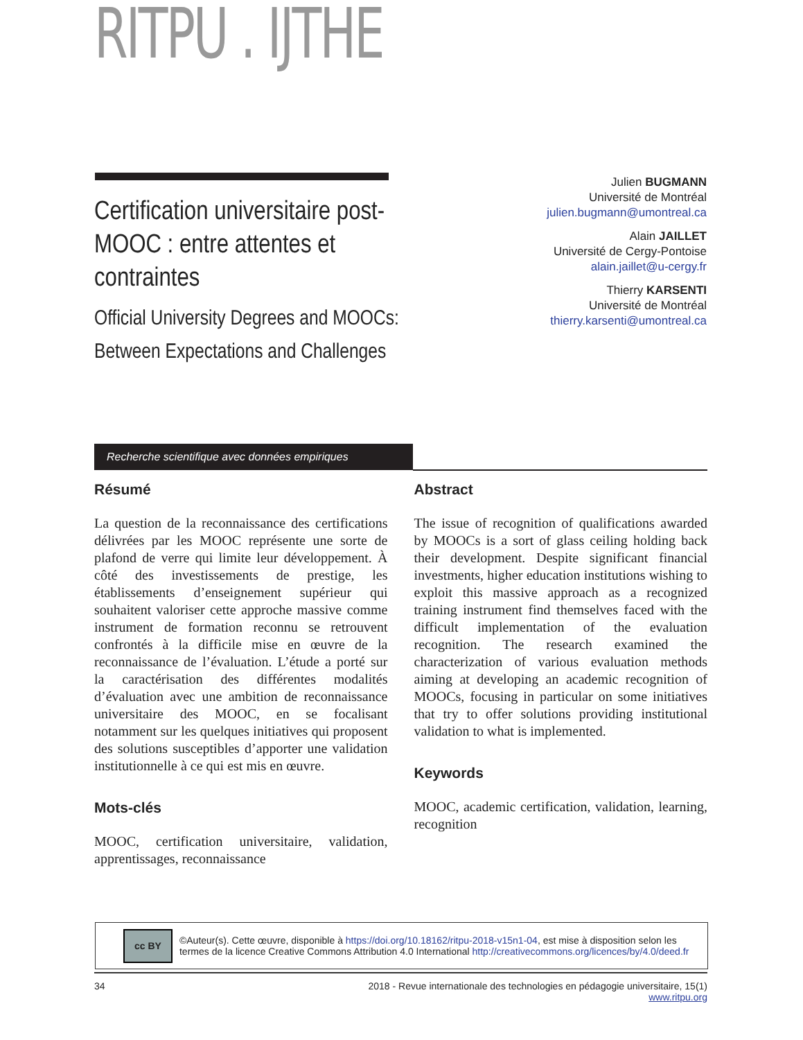RITPU . IJTHE
Certification universitaire post-MOOC : entre attentes et contraintes
Official University Degrees and MOOCs: Between Expectations and Challenges
Julien BUGMANN
Université de Montréal
julien.bugmann@umontreal.ca
Alain JAILLET
Université de Cergy-Pontoise
alain.jaillet@u-cergy.fr
Thierry KARSENTI
Université de Montréal
thierry.karsenti@umontreal.ca
Recherche scientifique avec données empiriques
Résumé
La question de la reconnaissance des certifications délivrées par les MOOC représente une sorte de plafond de verre qui limite leur développement. À côté des investissements de prestige, les établissements d’enseignement supérieur qui souhaitent valoriser cette approche massive comme instrument de formation reconnu se retrouvent confrontés à la difficile mise en œuvre de la reconnaissance de l’évaluation. L’étude a porté sur la caractérisation des différentes modalités d’évaluation avec une ambition de reconnaissance universitaire des MOOC, en se focalisant notamment sur les quelques initiatives qui proposent des solutions susceptibles d’apporter une validation institutionnelle à ce qui est mis en œuvre.
Mots-clés
MOOC, certification universitaire, validation, apprentissages, reconnaissance
Abstract
The issue of recognition of qualifications awarded by MOOCs is a sort of glass ceiling holding back their development. Despite significant financial investments, higher education institutions wishing to exploit this massive approach as a recognized training instrument find themselves faced with the difficult implementation of the evaluation recognition. The research examined the characterization of various evaluation methods aiming at developing an academic recognition of MOOCs, focusing in particular on some initiatives that try to offer solutions providing institutional validation to what is implemented.
Keywords
MOOC, academic certification, validation, learning, recognition
cc BY
©Auteur(s). Cette œuvre, disponible à https://doi.org/10.18162/ritpu-2018-v15n1-04, est mise à disposition selon les termes de la licence Creative Commons Attribution 4.0 International http://creativecommons.org/licences/by/4.0/deed.fr
34 2018 - Revue internationale des technologies en pédagogie universitaire, 15(1)
www.ritpu.org